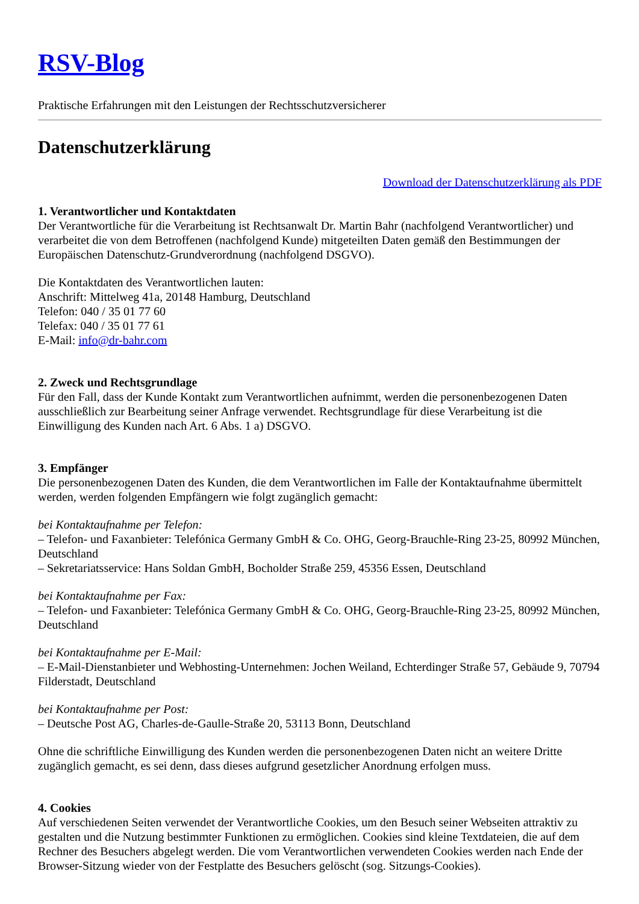RSV-Blog
Praktische Erfahrungen mit den Leistungen der Rechtsschutzversicherer
Datenschutzerklärung
Download der Datenschutzerklärung als PDF
1. Verantwortlicher und Kontaktdaten
Der Verantwortliche für die Verarbeitung ist Rechtsanwalt Dr. Martin Bahr (nachfolgend Verantwortlicher) und verarbeitet die von dem Betroffenen (nachfolgend Kunde) mitgeteilten Daten gemäß den Bestimmungen der Europäischen Datenschutz-Grundverordnung (nachfolgend DSGVO).
Die Kontaktdaten des Verantwortlichen lauten:
Anschrift: Mittelweg 41a, 20148 Hamburg, Deutschland
Telefon: 040 / 35 01 77 60
Telefax: 040 / 35 01 77 61
E-Mail: info@dr-bahr.com
2. Zweck und Rechtsgrundlage
Für den Fall, dass der Kunde Kontakt zum Verantwortlichen aufnimmt, werden die personenbezogenen Daten ausschließlich zur Bearbeitung seiner Anfrage verwendet. Rechtsgrundlage für diese Verarbeitung ist die Einwilligung des Kunden nach Art. 6 Abs. 1 a) DSGVO.
3. Empfänger
Die personenbezogenen Daten des Kunden, die dem Verantwortlichen im Falle der Kontaktaufnahme übermittelt werden, werden folgenden Empfängern wie folgt zugänglich gemacht:
bei Kontaktaufnahme per Telefon:
– Telefon- und Faxanbieter: Telefónica Germany GmbH & Co. OHG, Georg-Brauchle-Ring 23-25, 80992 München, Deutschland
– Sekretariatsservice: Hans Soldan GmbH, Bocholder Straße 259, 45356 Essen, Deutschland
bei Kontaktaufnahme per Fax:
– Telefon- und Faxanbieter: Telefónica Germany GmbH & Co. OHG, Georg-Brauchle-Ring 23-25, 80992 München, Deutschland
bei Kontaktaufnahme per E-Mail:
– E-Mail-Dienstanbieter und Webhosting-Unternehmen: Jochen Weiland, Echterdinger Straße 57, Gebäude 9, 70794 Filderstadt, Deutschland
bei Kontaktaufnahme per Post:
– Deutsche Post AG, Charles-de-Gaulle-Straße 20, 53113 Bonn, Deutschland
Ohne die schriftliche Einwilligung des Kunden werden die personenbezogenen Daten nicht an weitere Dritte zugänglich gemacht, es sei denn, dass dieses aufgrund gesetzlicher Anordnung erfolgen muss.
4. Cookies
Auf verschiedenen Seiten verwendet der Verantwortliche Cookies, um den Besuch seiner Webseiten attraktiv zu gestalten und die Nutzung bestimmter Funktionen zu ermöglichen. Cookies sind kleine Textdateien, die auf dem Rechner des Besuchers abgelegt werden. Die vom Verantwortlichen verwendeten Cookies werden nach Ende der Browser-Sitzung wieder von der Festplatte des Besuchers gelöscht (sog. Sitzungs-Cookies).